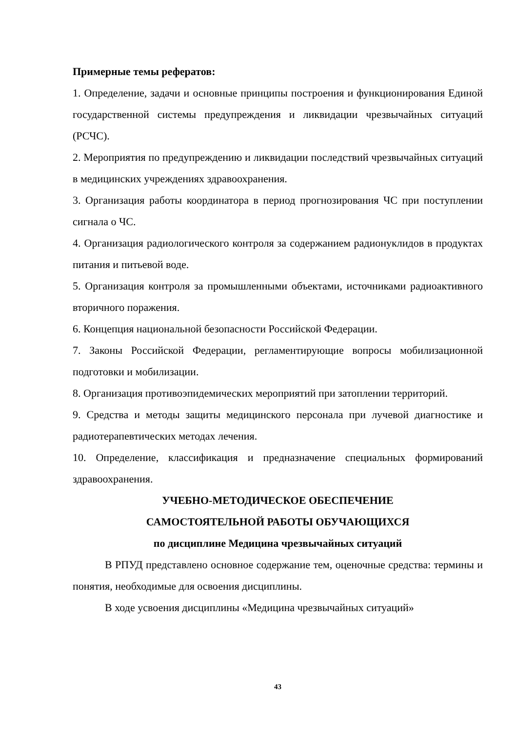Примерные темы рефератов:
1. Определение, задачи и основные принципы построения и функционирования Единой государственной системы предупреждения и ликвидации чрезвычайных ситуаций (РСЧС).
2. Мероприятия по предупреждению и ликвидации последствий чрезвычайных ситуаций в медицинских учреждениях здравоохранения.
3. Организация работы координатора в период прогнозирования ЧС при поступлении сигнала о ЧС.
4. Организация радиологического контроля за содержанием радионуклидов в продуктах питания и питьевой воде.
5. Организация контроля за промышленными объектами, источниками радиоактивного вторичного поражения.
6. Концепция национальной безопасности Российской Федерации.
7. Законы Российской Федерации, регламентирующие вопросы мобилизационной подготовки и мобилизации.
8. Организация противоэпидемических мероприятий при затоплении территорий.
9. Средства и методы защиты медицинского персонала при лучевой диагностике и радиотерапевтических методах лечения.
10. Определение, классификация и предназначение специальных формирований здравоохранения.
УЧЕБНО-МЕТОДИЧЕСКОЕ ОБЕСПЕЧЕНИЕ
САМОСТОЯТЕЛЬНОЙ РАБОТЫ ОБУЧАЮЩИХСЯ
по дисциплине Медицина чрезвычайных ситуаций
В РПУД представлено основное содержание тем, оценочные средства: термины и понятия, необходимые для освоения дисциплины.
В ходе усвоения дисциплины «Медицина чрезвычайных ситуаций»
43